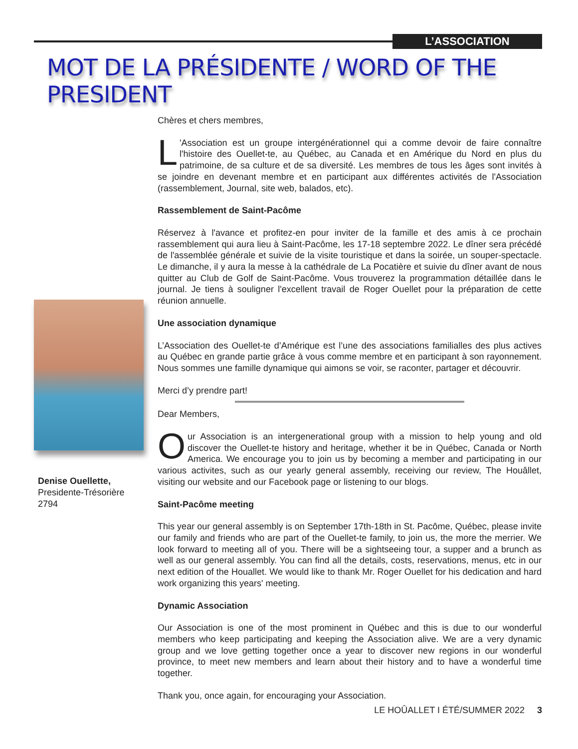L’ASSOCIATION
MOT DE LA PRÉSIDENTE / WORD OF THE PRESIDENT
Denise Ouellette,
Presidente-Trésorière
2794
Chères et chers membres,
L 'Association est un groupe intergénérationnel qui a comme devoir de faire connaître l'histoire des Ouellet-te, au Québec, au Canada et en Amérique du Nord en plus du patrimoine, de sa culture et de sa diversité. Les membres de tous les âges sont invités à se joindre en devenant membre et en participant aux différentes activités de l'Association (rassemblement, Journal, site web, balados, etc).
Rassemblement de Saint-Pacôme
Réservez à l'avance et profitez-en pour inviter de la famille et des amis à ce prochain rassemblement qui aura lieu à Saint-Pacôme, les 17-18 septembre 2022. Le dîner sera précédé de l'assemblée générale et suivie de la visite touristique et dans la soirée, un souper-spectacle. Le dimanche, il y aura la messe à la cathédrale de La Pocatière et suivie du dîner avant de nous quitter au Club de Golf de Saint-Pacôme. Vous trouverez la programmation détaillée dans le journal. Je tiens à souligner l'excellent travail de Roger Ouellet pour la préparation de cette réunion annuelle.
Une association dynamique
L’Association des Ouellet-te d’Amérique est l’une des associations familialles des plus actives au Québec en grande partie grâce à vous comme membre et en participant à son rayonnement. Nous sommes une famille dynamique qui aimons se voir, se raconter, partager et découvrir.
Merci d’y prendre part!
Dear Members,
Our Association is an intergenerational group with a mission to help young and old discover the Ouellet-te history and heritage, whether it be in Québec, Canada or North America. We encourage you to join us by becoming a member and participating in our various activites, such as our yearly general assembly, receiving our review, The Houâllet, visiting our website and our Facebook page or listening to our blogs.
Saint-Pacôme meeting
This year our general assembly is on September 17th-18th in St. Pacôme, Québec, please invite our family and friends who are part of the Ouellet-te family, to join us, the more the merrier. We look forward to meeting all of you. There will be a sightseeing tour, a supper and a brunch as well as our general assembly. You can find all the details, costs, reservations, menus, etc in our next edition of the Houallet. We would like to thank Mr. Roger Ouellet for his dedication and hard work organizing this years' meeting.
Dynamic Association
Our Association is one of the most prominent in Québec and this is due to our wonderful members who keep participating and keeping the Association alive. We are a very dynamic group and we love getting together once a year to discover new regions in our wonderful province, to meet new members and learn about their history and to have a wonderful time together.
Thank you, once again, for encouraging your Association.
LE HOÛALLET I ÉTÉ/SUMMER 2022 3